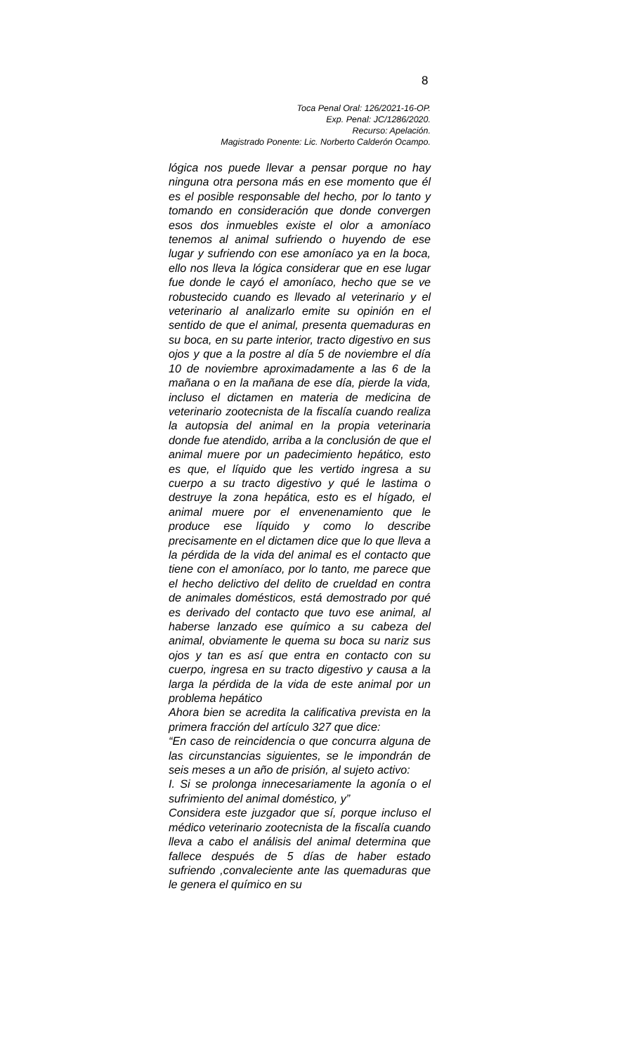8
Toca Penal Oral: 126/2021-16-OP.
Exp. Penal: JC/1286/2020.
Recurso: Apelación.
Magistrado Ponente: Lic. Norberto Calderón Ocampo.
lógica nos puede llevar a pensar porque no hay ninguna otra persona más en ese momento que él es el posible responsable del hecho, por lo tanto y tomando en consideración que donde convergen esos dos inmuebles existe el olor a amoníaco tenemos al animal sufriendo o huyendo de ese lugar y sufriendo con ese amoníaco ya en la boca, ello nos lleva la lógica considerar que en ese lugar fue donde le cayó el amoníaco, hecho que se ve robustecido cuando es llevado al veterinario y el veterinario al analizarlo emite su opinión en el sentido de que el animal, presenta quemaduras en su boca, en su parte interior, tracto digestivo en sus ojos y que a la postre al día 5 de noviembre el día 10 de noviembre aproximadamente a las 6 de la mañana o en la mañana de ese día, pierde la vida, incluso el dictamen en materia de medicina de veterinario zootecnista de la fiscalía cuando realiza la autopsia del animal en la propia veterinaria donde fue atendido, arriba a la conclusión de que el animal muere por un padecimiento hepático, esto es que, el líquido que les vertido ingresa a su cuerpo a su tracto digestivo y qué le lastima o destruye la zona hepática, esto es el hígado, el animal muere por el envenenamiento que le produce ese líquido y como lo describe precisamente en el dictamen dice que lo que lleva a la pérdida de la vida del animal es el contacto que tiene con el amoníaco, por lo tanto, me parece que el hecho delictivo del delito de crueldad en contra de animales domésticos, está demostrado por qué es derivado del contacto que tuvo ese animal, al haberse lanzado ese químico a su cabeza del animal, obviamente le quema su boca su nariz sus ojos y tan es así que entra en contacto con su cuerpo, ingresa en su tracto digestivo y causa a la larga la pérdida de la vida de este animal por un problema hepático
Ahora bien se acredita la calificativa prevista en la primera fracción del artículo 327 que dice:
“En caso de reincidencia o que concurra alguna de las circunstancias siguientes, se le impondrán de seis meses a un año de prisión, al sujeto activo:
I. Si se prolonga innecesariamente la agonía o el sufrimiento del animal doméstico, y”
Considera este juzgador que sí, porque incluso el médico veterinario zootecnista de la fiscalía cuando lleva a cabo el análisis del animal determina que fallece después de 5 días de haber estado sufriendo ,convaleciente ante las quemaduras que le genera el químico en su